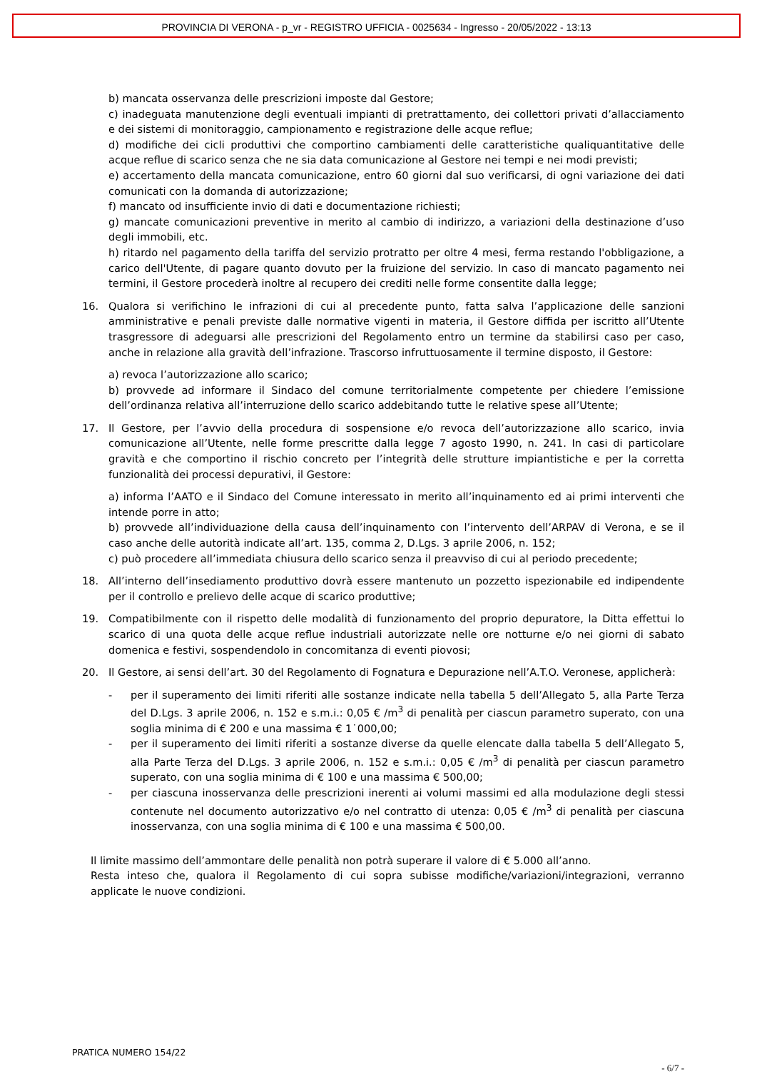PROVINCIA DI VERONA - p_vr - REGISTRO UFFICIA - 0025634 - Ingresso - 20/05/2022 - 13:13
b) mancata osservanza delle prescrizioni imposte dal Gestore;
c) inadeguata manutenzione degli eventuali impianti di pretrattamento, dei collettori privati d’allacciamento e dei sistemi di monitoraggio, campionamento e registrazione delle acque reflue;
d) modifiche dei cicli produttivi che comportino cambiamenti delle caratteristiche qualiquantitative delle acque reflue di scarico senza che ne sia data comunicazione al Gestore nei tempi e nei modi previsti;
e) accertamento della mancata comunicazione, entro 60 giorni dal suo verificarsi, di ogni variazione dei dati comunicati con la domanda di autorizzazione;
f) mancato od insufficiente invio di dati e documentazione richiesti;
g) mancate comunicazioni preventive in merito al cambio di indirizzo, a variazioni della destinazione d’uso degli immobili, etc.
h) ritardo nel pagamento della tariffa del servizio protratto per oltre 4 mesi, ferma restando l'obbligazione, a carico dell'Utente, di pagare quanto dovuto per la fruizione del servizio. In caso di mancato pagamento nei termini, il Gestore procederà inoltre al recupero dei crediti nelle forme consentite dalla legge;
16. Qualora si verifichino le infrazioni di cui al precedente punto, fatta salva l’applicazione delle sanzioni amministrative e penali previste dalle normative vigenti in materia, il Gestore diffida per iscritto all’Utente trasgressore di adeguarsi alle prescrizioni del Regolamento entro un termine da stabilirsi caso per caso, anche in relazione alla gravità dell’infrazione. Trascorso infruttuosamente il termine disposto, il Gestore:
a) revoca l’autorizzazione allo scarico;
b) provvede ad informare il Sindaco del comune territorialmente competente per chiedere l’emissione dell’ordinanza relativa all’interruzione dello scarico addebitando tutte le relative spese all’Utente;
17. Il Gestore, per l’avvio della procedura di sospensione e/o revoca dell’autorizzazione allo scarico, invia comunicazione all’Utente, nelle forme prescritte dalla legge 7 agosto 1990, n. 241. In casi di particolare gravità e che comportino il rischio concreto per l’integrità delle strutture impiantistiche e per la corretta funzionalità dei processi depurativi, il Gestore:
a) informa l’AATO e il Sindaco del Comune interessato in merito all’inquinamento ed ai primi interventi che intende porre in atto;
b) provvede all’individuazione della causa dell’inquinamento con l’intervento dell’ARPAV di Verona, e se il caso anche delle autorità indicate all’art. 135, comma 2, D.Lgs. 3 aprile 2006, n. 152;
c) può procedere all’immediata chiusura dello scarico senza il preavviso di cui al periodo precedente;
18. All’interno dell’insediamento produttivo dovrà essere mantenuto un pozzetto ispezionabile ed indipendente per il controllo e prelievo delle acque di scarico produttive;
19. Compatibilmente con il rispetto delle modalità di funzionamento del proprio depuratore, la Ditta effettui lo scarico di una quota delle acque reflue industriali autorizzate nelle ore notturne e/o nei giorni di sabato domenica e festivi, sospendendolo in concomitanza di eventi piovosi;
20. Il Gestore, ai sensi dell’art. 30 del Regolamento di Fognatura e Depurazione nell’A.T.O. Veronese, applicherà:
- per il superamento dei limiti riferiti alle sostanze indicate nella tabella 5 dell’Allegato 5, alla Parte Terza del D.Lgs. 3 aprile 2006, n. 152 e s.m.i.: 0,05 € /m<sup>3</sup> di penalità per ciascun parametro superato, con una soglia minima di € 200 e una massima € 1˙000,00;
- per il superamento dei limiti riferiti a sostanze diverse da quelle elencate dalla tabella 5 dell’Allegato 5, alla Parte Terza del D.Lgs. 3 aprile 2006, n. 152 e s.m.i.: 0,05 € /m<sup>3</sup> di penalità per ciascun parametro superato, con una soglia minima di € 100 e una massima € 500,00;
- per ciascuna inosservanza delle prescrizioni inerenti ai volumi massimi ed alla modulazione degli stessi contenute nel documento autorizzativo e/o nel contratto di utenza: 0,05 € /m<sup>3</sup> di penalità per ciascuna inosservanza, con una soglia minima di € 100 e una massima € 500,00.
Il limite massimo dell’ammontare delle penalità non potrà superare il valore di € 5.000 all’anno.
Resta inteso che, qualora il Regolamento di cui sopra subisse modifiche/variazioni/integrazioni, verranno applicate le nuove condizioni.
PRATICA NUMERO 154/22
- 6/7 -